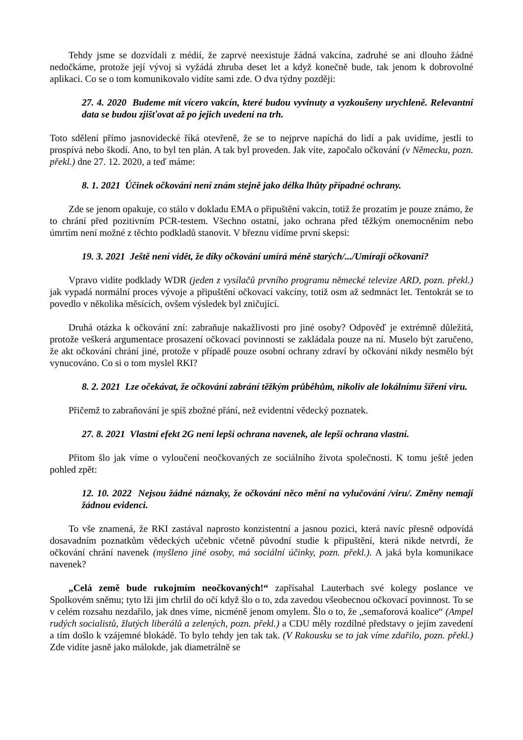Tehdy jsme se dozvídali z médií, že zaprvé neexistuje žádná vakcína, zadruhé se ani dlouho žádné nedočkáme, protože její vývoj si vyžádá zhruba deset let a když konečně bude, tak jenom k dobrovolné aplikaci. Co se o tom komunikovalo vidíte sami zde. O dva týdny později:
27. 4. 2020 Budeme mít vícero vakcín, které budou vyvinuty a vyzkoušeny urychleně. Relevantní data se budou zjišťovat až po jejich uvedení na trh.
Toto sdělení přímo jasnovidecké říká otevřeně, že se to nejprve napíchá do lidí a pak uvidíme, jestli to prospívá nebo škodí. Ano, to byl ten plán. A tak byl proveden. Jak víte, započalo očkování (v Německu, pozn. překl.) dne 27. 12. 2020, a teď máme:
8. 1. 2021 Účinek očkování není znám stejně jako délka lhůty případné ochrany.
Zde se jenom opakuje, co stálo v dokladu EMA o připuštění vakcín, totiž že prozatím je pouze známo, že to chrání před pozitivním PCR-testem. Všechno ostatní, jako ochrana před těžkým onemocněním nebo úmrtím není možné z těchto podkladů stanovit. V březnu vidíme první skepsi:
19. 3. 2021 Ještě není vidět, že díky očkování umírá méně starých/.../Umírají očkovaní?
Vpravo vidíte podklady WDR (jeden z vysílačů prvního programu německé televize ARD, pozn. překl.) jak vypadá normální proces vývoje a připuštění očkovací vakcíny, totiž osm až sedmnáct let. Tentokrát se to povedlo v několika měsících, ovšem výsledek byl zničující.
Druhá otázka k očkování zní: zabraňuje nakažlivosti pro jiné osoby? Odpověď je extrémně důležitá, protože veškerá argumentace prosazení očkovací povinnosti se zakládala pouze na ní. Muselo být zaručeno, že akt očkování chrání jiné, protože v případě pouze osobní ochrany zdraví by očkování nikdy nesmělo být vynucováno. Co si o tom myslel RKI?
8. 2. 2021 Lze očekávat, že očkování zabrání těžkým průběhům, nikoliv ale lokálnímu šíření viru.
Přičemž to zabraňování je spíš zbožné přání, než evidentní vědecký poznatek.
27. 8. 2021 Vlastní efekt 2G není lepší ochrana navenek, ale lepší ochrana vlastní.
Přitom šlo jak víme o vyloučení neočkovaných ze sociálního života společnosti. K tomu ještě jeden pohled zpět:
12. 10. 2022 Nejsou žádné náznaky, že očkování něco mění na vylučování /viru/. Změny nemají žádnou evidenci.
To vše znamená, že RKI zastával naprosto konzistentní a jasnou pozici, která navíc přesně odpovídá dosavadním poznatkům vědeckých učebnic včetně původní studie k připuštění, která nikde netvrdí, že očkování chrání navenek (myšleno jiné osoby, má sociální účinky, pozn. překl.). A jaká byla komunikace navenek?
„Celá země bude rukojmím neočkovaných!“ zapřísahal Lauterbach své kolegy poslance ve Spolkovém sněmu; tyto lži jim chrlil do očí když šlo o to, zda zavedou všeobecnou očkovací povinnost. To se v celém rozsahu nezdařilo, jak dnes víme, nicméně jenom omylem. Šlo o to, že „semaforová koalice“ (Ampel rudých socialistů, žlutých liberálů a zelených, pozn. překl.) a CDU měly rozdílné představy o jejím zavedení a tím došlo k vzájemné blokádě. To bylo tehdy jen tak tak. (V Rakousku se to jak víme zdařilo, pozn. překl.) Zde vidíte jasně jako málokde, jak diametrálně se